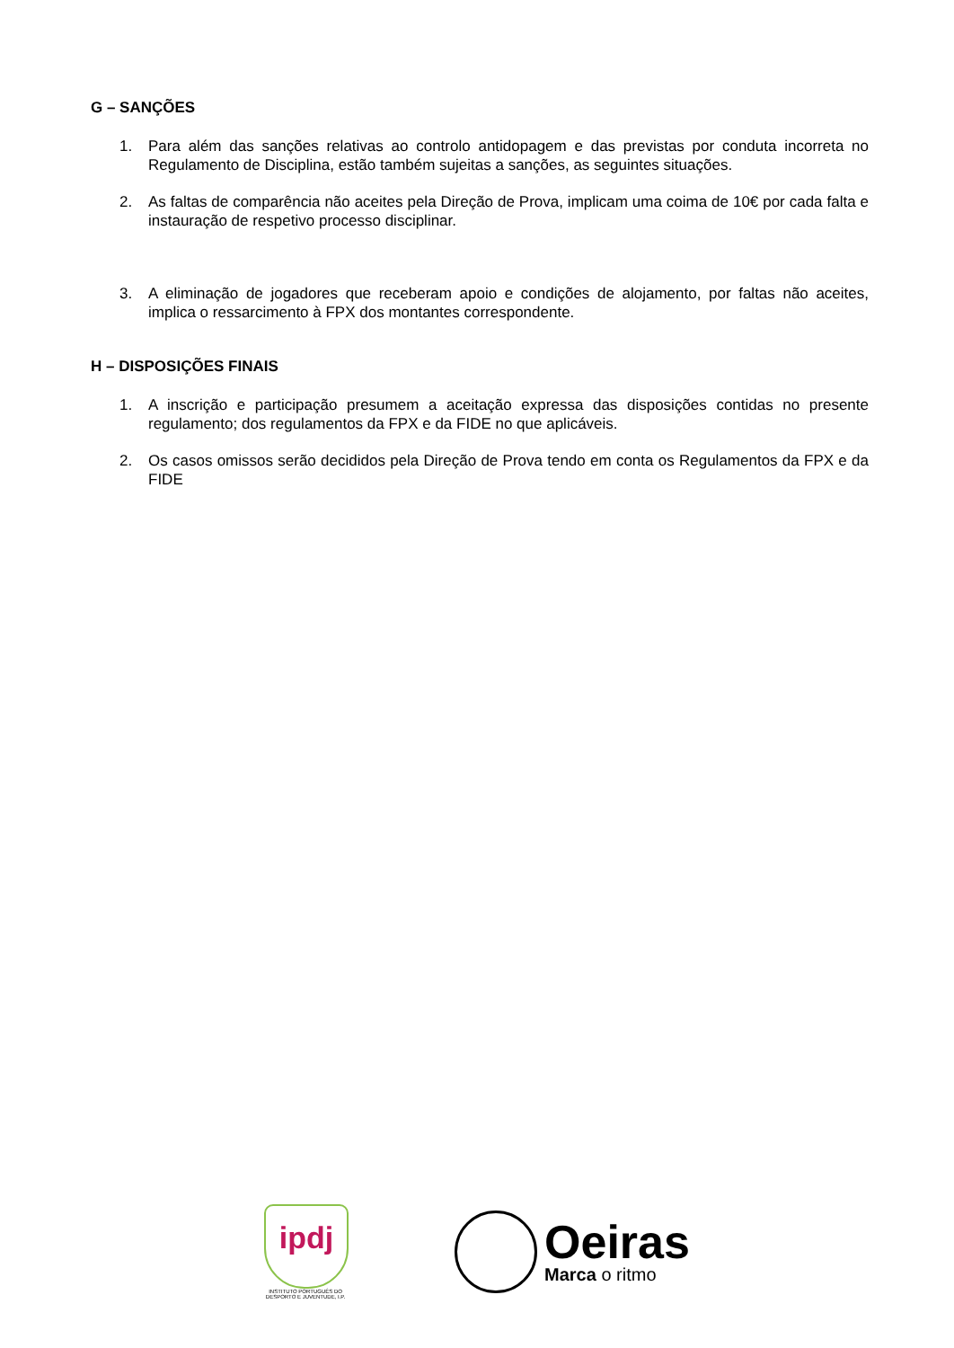G – SANÇÕES
1. Para além das sanções relativas ao controlo antidopagem e das previstas por conduta incorreta no Regulamento de Disciplina, estão também sujeitas a sanções, as seguintes situações.
2. As faltas de comparência não aceites pela Direção de Prova, implicam uma coima de 10€ por cada falta e instauração de respetivo processo disciplinar.
3. A eliminação de jogadores que receberam apoio e condições de alojamento, por faltas não aceites, implica o ressarcimento à FPX dos montantes correspondente.
H – DISPOSIÇÕES FINAIS
1. A inscrição e participação presumem a aceitação expressa das disposições contidas no presente regulamento; dos regulamentos da FPX e da FIDE no que aplicáveis.
2. Os casos omissos serão decididos pela Direção de Prova tendo em conta os Regulamentos da FPX e da FIDE
ipdj
INSTITUTO PORTUGUÊS DO DESPORTO E JUVENTUDE, I.P.
Oeiras
Marca o ritmo